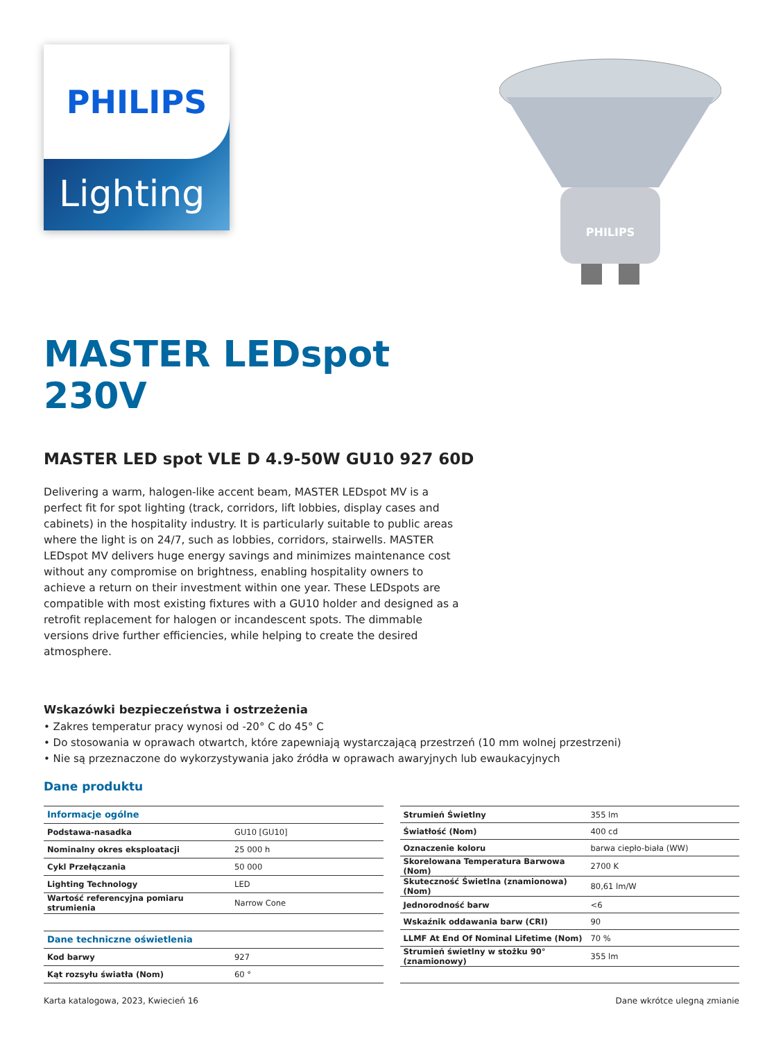PHILIPS
Lighting
PHILIPS
MASTER LEDspot
230V
MASTER LED spot VLE D 4.9-50W GU10 927 60D
Delivering a warm, halogen-like accent beam, MASTER LEDspot MV is a perfect fit for spot lighting (track, corridors, lift lobbies, display cases and cabinets) in the hospitality industry. It is particularly suitable to public areas where the light is on 24/7, such as lobbies, corridors, stairwells. MASTER LEDspot MV delivers huge energy savings and minimizes maintenance cost without any compromise on brightness, enabling hospitality owners to achieve a return on their investment within one year. These LEDspots are compatible with most existing fixtures with a GU10 holder and designed as a retrofit replacement for halogen or incandescent spots. The dimmable versions drive further efficiencies, while helping to create the desired atmosphere.
Wskazówki bezpieczeństwa i ostrzeżenia
• Zakres temperatur pracy wynosi od -20° C do 45° C
• Do stosowania w oprawach otwartch, które zapewniają wystarczającą przestrzeń (10 mm wolnej przestrzeni)
• Nie są przeznaczone do wykorzystywania jako źródła w oprawach awaryjnych lub ewaukacyjnych
Dane produktu
| Informacje ogólne | |
| Podstawa-nasadka | GU10 [GU10] |
| Nominalny okres eksploatacji | 25 000 h |
| Cykl Przełączania | 50 000 |
| Lighting Technology | LED |
| Wartość referencyjna pomiaru strumienia | Narrow Cone |
| Dane techniczne oświetlenia | |
| Kod barwy | 927 |
| Kąt rozsyłu światła (Nom) | 60 ° |
| Strumień Świetlny | 355 lm |
| Światłość (Nom) | 400 cd |
| Oznaczenie koloru | barwa ciepło-biała (WW) |
| Skorelowana Temperatura Barwowa (Nom) | 2700 K |
| Skuteczność Świetlna (znamionowa) (Nom) | 80,61 lm/W |
| Jednorodność barw | <6 |
| Wskaźnik oddawania barw (CRI) | 90 |
| LLMF At End Of Nominal Lifetime (Nom) | 70 % |
| Strumień świetlny w stożku 90° (znamionowy) | 355 lm |
Karta katalogowa, 2023, Kwiecień 16 Dane wkrótce ulegną zmianie